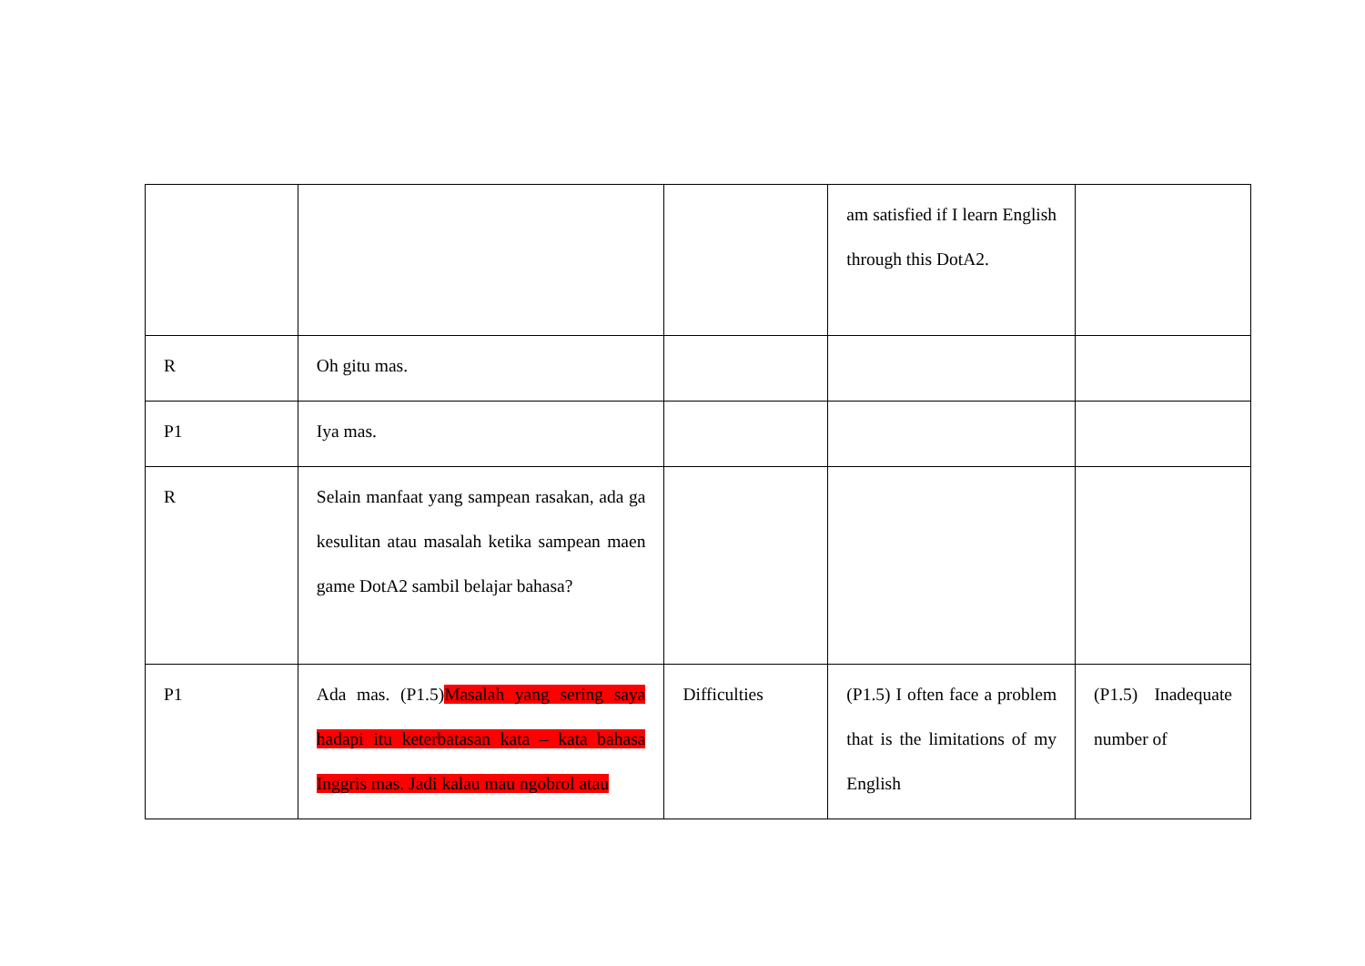| | | | am satisfied if I learn English through this DotA2. | |
| R | Oh gitu mas. | | | |
| P1 | Iya mas. | | | |
| R | Selain manfaat yang sampean rasakan, ada ga kesulitan atau masalah ketika sampean maen game DotA2 sambil belajar bahasa? | | | |
| P1 | Ada mas. (P1.5) Masalah yang sering saya hadapi itu keterbatasan kata – kata bahasa Inggris mas. Jadi kalau mau ngobrol atau | Difficulties | (P1.5) I often face a problem that is the limitations of my English | (P1.5) Inadequate number of |